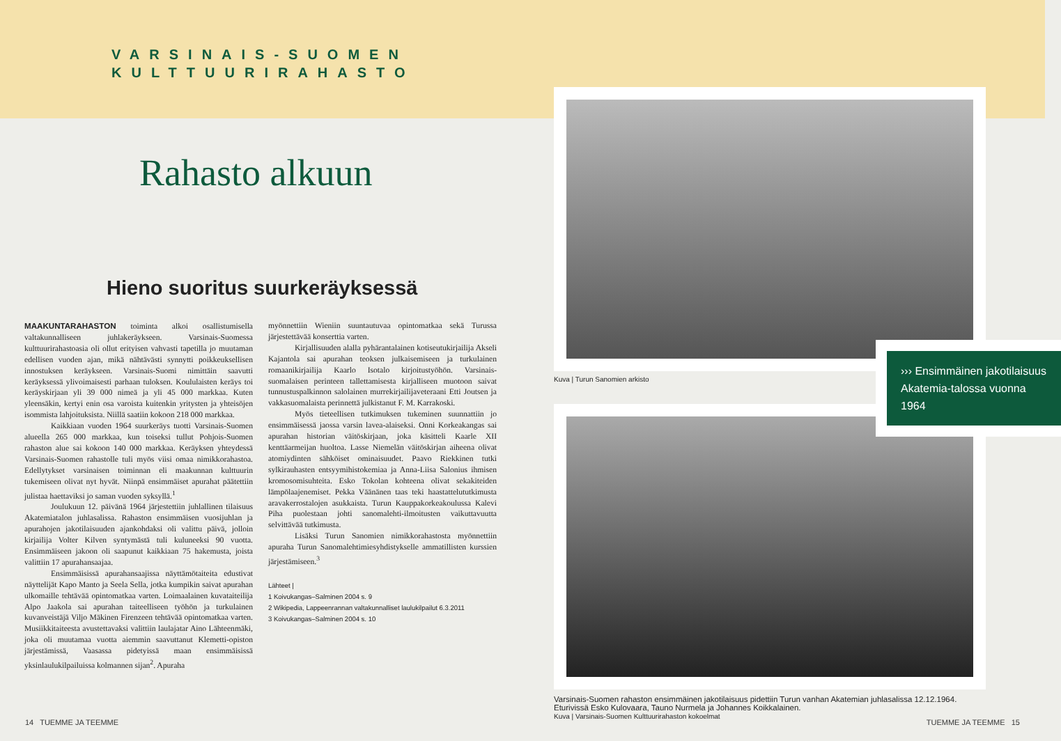VARSINAIS-SUOMEN
KULTTUURIRAHASTO
Rahasto alkuun
Hieno suoritus suurkeräyksessä
MAAKUNTARAHASTON toiminta alkoi osallistumisella valtakunnalliseen juhlakeräykseen. Varsinais-Suomessa kulttuurirahastoasia oli ollut erityisen vahvasti tapetilla jo muutaman edellisen vuoden ajan, mikä nähtävästi synnytti poikkeuksellisen innostuksen keräykseen. Varsinais-Suomi nimittäin saavutti keräyksessä ylivoimaisesti parhaan tuloksen. Koululaisten keräys toi keräyskirjaan yli 39 000 nimeä ja yli 45 000 markkaa. Kuten yleensäkin, kertyi enin osa varoista kuitenkin yritysten ja yhteisöjen isommista lahjoituksista. Niillä saatiin kokoon 218 000 markkaa.
Kaikkiaan vuoden 1964 suurkeräys tuotti Varsinais-Suomen alueella 265 000 markkaa, kun toiseksi tullut Pohjois-Suomen rahaston alue sai kokoon 140 000 markkaa. Keräyksen yhteydessä Varsinais-Suomen rahastolle tuli myös viisi omaa nimikkorahastoa. Edellytykset varsinaisen toiminnan eli maakunnan kulttuurin tukemiseen olivat nyt hyvät. Niinpä ensimmäiset apurahat päätettiin julistaa haettaviksi jo saman vuoden syksyllä.<sup>1</sup>
Joulukuun 12. päivänä 1964 järjestettiin juhlallinen tilaisuus Akatemiatalon juhlasalissa. Rahaston ensimmäisen vuosijuhlan ja apurahojen jakotilaisuuden ajankohdaksi oli valittu päivä, jolloin kirjailija Volter Kilven syntymästä tuli kuluneeksi 90 vuotta. Ensimmäiseen jakoon oli saapunut kaikkiaan 75 hakemusta, joista valittiin 17 apurahansaajaa.
Ensimmäisissä apurahansaajissa näyttämötaiteita edustivat näyttelijät Kapo Manto ja Seela Sella, jotka kumpikin saivat apurahan ulkomaille tehtävää opintomatkaa varten. Loimaalainen kuvataiteilija Alpo Jaakola sai apurahan taiteelliseen työhön ja turkulainen kuvanveistäjä Viljo Mäkinen Firenzeen tehtävää opintomatkaa varten. Musiikkitaiteesta avustettavaksi valittiin laulajatar Aino Lähteenmäki, joka oli muutamaa vuotta aiemmin saavuttanut Klemetti-opiston järjestämissä, Vaasassa pidetyissä maan ensimmäisissä yksinlaulukilpailuissa kolmannen sijan<sup>2</sup>. Apuraha
myönnettiin Wieniin suuntautuvaa opintomatkaa sekä Turussa järjestettävää konserttia varten.
Kirjallisuuden alalla pyhärantalainen kotiseutukirjailija Akseli Kajantola sai apurahan teoksen julkaisemiseen ja turkulainen romaanikirjailija Kaarlo Isotalo kirjoitustyöhön. Varsinais-suomalaisen perinteen tallettamisesta kirjalliseen muotoon saivat tunnustuspalkinnon salolainen murrekirjailijaveteraani Etti Joutsen ja vakkasuomalaista perinnettä julkistanut F. M. Karrakoski.
Myös tieteellisen tutkimuksen tukeminen suunnattiin jo ensimmäisessä jaossa varsin lavea-alaiseksi. Onni Korkeakangas sai apurahan historian väitöskirjaan, joka käsitteli Kaarle XII kenttäarmeijan huoltoa. Lasse Niemelän väitöskirjan aiheena olivat atomiydinten sähköiset ominaisuudet. Paavo Riekkinen tutki sylkirauhasten entsyymihistokemiaa ja Anna-Liisa Salonius ihmisen kromosomisuhteita. Esko Tokolan kohteena olivat sekakiteiden lämpölaajenemiset. Pekka Väänänen taas teki haastattelututkimusta aravakerrostalojen asukkaista. Turun Kauppakorkeakoulussa Kalevi Piha puolestaan johti sanomalehti-ilmoitusten vaikuttavuutta selvittävää tutkimusta.
Lisäksi Turun Sanomien nimikkorahastosta myönnettiin apuraha Turun Sanomalehtimiesyhdistykselle ammatillisten kurssien järjestämiseen.<sup>3</sup>
Lähteet |
1 Koivukangas–Salminen 2004 s. 9
2 Wikipedia, Lappeenrannan valtakunnalliset laulukilpailut 6.3.2011
3 Koivukangas–Salminen 2004 s. 10
14 TUEMME JA TEEMME TUEMME JA TEEMME 15
Kuva | Turun Sanomien arkisto
Varsinais-Suomen rahaston ensimmäinen jakotilaisuus pidettiin Turun vanhan Akatemian juhlasalissa 12.12.1964. Eturivissä Esko Kulovaara, Tauno Nurmela ja Johannes Koikkalainen.
Kuva | Varsinais-Suomen Kulttuurirahaston kokoelmat
››› Ensimmäinen jakotilaisuus Akatemia-talossa vuonna 1964